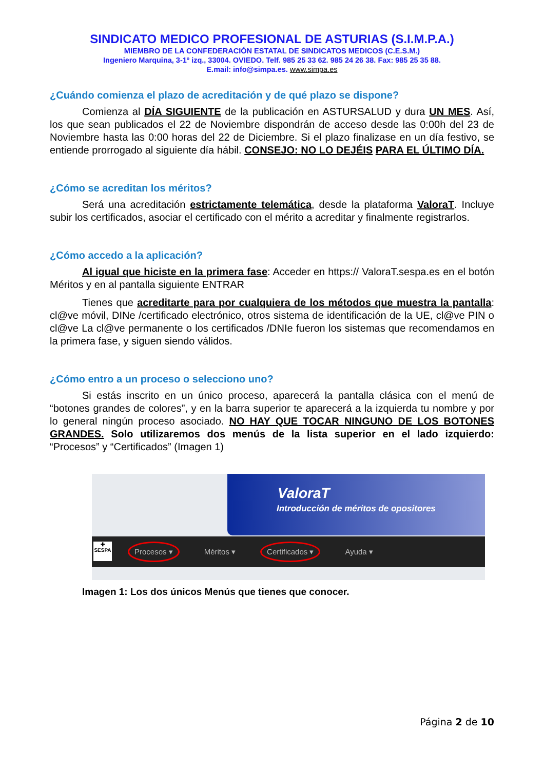SINDICATO MEDICO PROFESIONAL DE ASTURIAS (S.I.M.P.A.)
MIEMBRO DE LA CONFEDERACIÓN ESTATAL DE SINDICATOS MEDICOS (C.E.S.M.)
Ingeniero Marquina, 3-1º izq., 33004. OVIEDO. Telf. 985 25 33 62. 985 24 26 38. Fax: 985 25 35 88.
E.mail: info@simpa.es. www.simpa.es
¿Cuándo comienza el plazo de acreditación y de qué plazo se dispone?
Comienza al DÍA SIGUIENTE de la publicación en ASTURSALUD y dura UN MES. Así, los que sean publicados el 22 de Noviembre dispondrán de acceso desde las 0:00h del 23 de Noviembre hasta las 0:00 horas del 22 de Diciembre. Si el plazo finalizase en un día festivo, se entiende prorrogado al siguiente día hábil. CONSEJO: NO LO DEJÉIS PARA EL ÚLTIMO DÍA.
¿Cómo se acreditan los méritos?
Será una acreditación estrictamente telemática, desde la plataforma ValoraT. Incluye subir los certificados, asociar el certificado con el mérito a acreditar y finalmente registrarlos.
¿Cómo accedo a la aplicación?
Al igual que hiciste en la primera fase: Acceder en https:// ValoraT.sespa.es en el botón Méritos y en al pantalla siguiente ENTRAR
Tienes que acreditarte para por cualquiera de los métodos que muestra la pantalla: cl@ve móvil, DINe /certificado electrónico, otros sistema de identificación de la UE, cl@ve PIN o cl@ve La cl@ve permanente o los certificados /DNIe fueron los sistemas que recomendamos en la primera fase, y siguen siendo válidos.
¿Cómo entro a un proceso o selecciono uno?
Si estás inscrito en un único proceso, aparecerá la pantalla clásica con el menú de “botones grandes de colores”, y en la barra superior te aparecerá a la izquierda tu nombre y por lo general ningún proceso asociado. NO HAY QUE TOCAR NINGUNO DE LOS BOTONES GRANDES. Solo utilizaremos dos menús de la lista superior en el lado izquierdo: “Procesos” y “Certificados” (Imagen 1)
ValoraT
Introducción de méritos de opositores
Procesos ▾ Méritos ▾ Certificados ▾ Ayuda ▾
✚
SESPA
Imagen 1: Los dos únicos Menús que tienes que conocer.
Página 2 de 10